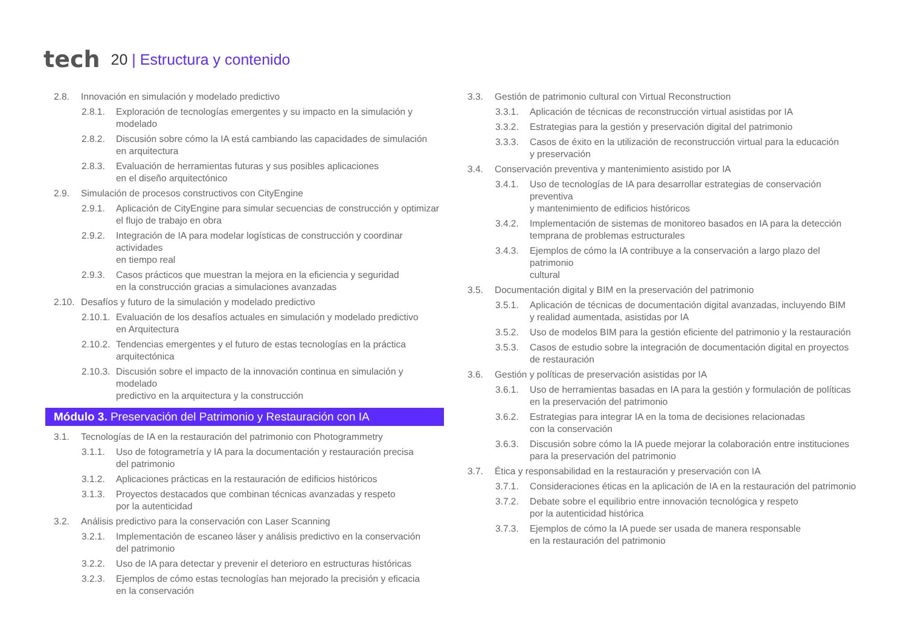tech 20 | Estructura y contenido
2.8. Innovación en simulación y modelado predictivo
2.8.1. Exploración de tecnologías emergentes y su impacto en la simulación y modelado
2.8.2. Discusión sobre cómo la IA está cambiando las capacidades de simulación
en arquitectura
2.8.3. Evaluación de herramientas futuras y sus posibles aplicaciones
en el diseño arquitectónico
2.9. Simulación de procesos constructivos con CityEngine
2.9.1. Aplicación de CityEngine para simular secuencias de construcción y optimizar
el flujo de trabajo en obra
2.9.2. Integración de IA para modelar logísticas de construcción y coordinar actividades
en tiempo real
2.9.3. Casos prácticos que muestran la mejora en la eficiencia y seguridad
en la construcción gracias a simulaciones avanzadas
2.10. Desafíos y futuro de la simulación y modelado predictivo
2.10.1. Evaluación de los desafíos actuales en simulación y modelado predictivo
en Arquitectura
2.10.2. Tendencias emergentes y el futuro de estas tecnologías en la práctica
arquitectónica
2.10.3. Discusión sobre el impacto de la innovación continua en simulación y modelado
predictivo en la arquitectura y la construcción
Módulo 3. Preservación del Patrimonio y Restauración con IA
3.1. Tecnologías de IA en la restauración del patrimonio con Photogrammetry
3.1.1. Uso de fotogrametría y IA para la documentación y restauración precisa
del patrimonio
3.1.2. Aplicaciones prácticas en la restauración de edificios históricos
3.1.3. Proyectos destacados que combinan técnicas avanzadas y respeto
por la autenticidad
3.2. Análisis predictivo para la conservación con Laser Scanning
3.2.1. Implementación de escaneo láser y análisis predictivo en la conservación
del patrimonio
3.2.2. Uso de IA para detectar y prevenir el deterioro en estructuras históricas
3.2.3. Ejemplos de cómo estas tecnologías han mejorado la precisión y eficacia
en la conservación
3.3. Gestión de patrimonio cultural con Virtual Reconstruction
3.3.1. Aplicación de técnicas de reconstrucción virtual asistidas por IA
3.3.2. Estrategias para la gestión y preservación digital del patrimonio
3.3.3. Casos de éxito en la utilización de reconstrucción virtual para la educación
y preservación
3.4. Conservación preventiva y mantenimiento asistido por IA
3.4.1. Uso de tecnologías de IA para desarrollar estrategias de conservación preventiva
y mantenimiento de edificios históricos
3.4.2. Implementación de sistemas de monitoreo basados en IA para la detección
temprana de problemas estructurales
3.4.3. Ejemplos de cómo la IA contribuye a la conservación a largo plazo del patrimonio
cultural
3.5. Documentación digital y BIM en la preservación del patrimonio
3.5.1. Aplicación de técnicas de documentación digital avanzadas, incluyendo BIM
y realidad aumentada, asistidas por IA
3.5.2. Uso de modelos BIM para la gestión eficiente del patrimonio y la restauración
3.5.3. Casos de estudio sobre la integración de documentación digital en proyectos
de restauración
3.6. Gestión y políticas de preservación asistidas por IA
3.6.1. Uso de herramientas basadas en IA para la gestión y formulación de políticas
en la preservación del patrimonio
3.6.2. Estrategias para integrar IA en la toma de decisiones relacionadas
con la conservación
3.6.3. Discusión sobre cómo la IA puede mejorar la colaboración entre instituciones
para la preservación del patrimonio
3.7. Ética y responsabilidad en la restauración y preservación con IA
3.7.1. Consideraciones éticas en la aplicación de IA en la restauración del patrimonio
3.7.2. Debate sobre el equilibrio entre innovación tecnológica y respeto
por la autenticidad histórica
3.7.3. Ejemplos de cómo la IA puede ser usada de manera responsable
en la restauración del patrimonio